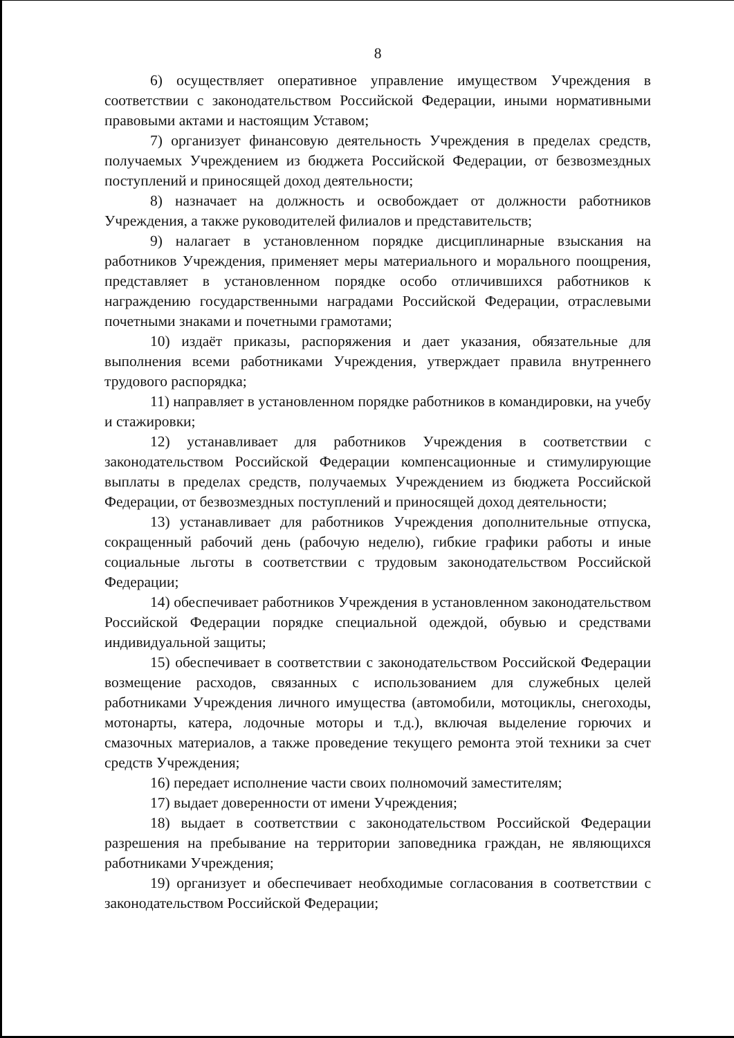8
6) осуществляет оперативное управление имуществом Учреждения в соответствии с законодательством Российской Федерации, иными нормативными правовыми актами и настоящим Уставом;
7) организует финансовую деятельность Учреждения в пределах средств, получаемых Учреждением из бюджета Российской Федерации, от безвозмездных поступлений и приносящей доход деятельности;
8) назначает на должность и освобождает от должности работников Учреждения, а также руководителей филиалов и представительств;
9) налагает в установленном порядке дисциплинарные взыскания на работников Учреждения, применяет меры материального и морального поощрения, представляет в установленном порядке особо отличившихся работников к награждению государственными наградами Российской Федерации, отраслевыми почетными знаками и почетными грамотами;
10) издаёт приказы, распоряжения и дает указания, обязательные для выполнения всеми работниками Учреждения, утверждает правила внутреннего трудового распорядка;
11) направляет в установленном порядке работников в командировки, на учебу и стажировки;
12) устанавливает для работников Учреждения в соответствии с законодательством Российской Федерации компенсационные и стимулирующие выплаты в пределах средств, получаемых Учреждением из бюджета Российской Федерации, от безвозмездных поступлений и приносящей доход деятельности;
13) устанавливает для работников Учреждения дополнительные отпуска, сокращенный рабочий день (рабочую неделю), гибкие графики работы и иные социальные льготы в соответствии с трудовым законодательством Российской Федерации;
14) обеспечивает работников Учреждения в установленном законодательством Российской Федерации порядке специальной одеждой, обувью и средствами индивидуальной защиты;
15) обеспечивает в соответствии с законодательством Российской Федерации возмещение расходов, связанных с использованием для служебных целей работниками Учреждения личного имущества (автомобили, мотоциклы, снегоходы, мотонарты, катера, лодочные моторы и т.д.), включая выделение горючих и смазочных материалов, а также проведение текущего ремонта этой техники за счет средств Учреждения;
16) передает исполнение части своих полномочий заместителям;
17) выдает доверенности от имени Учреждения;
18) выдает в соответствии с законодательством Российской Федерации разрешения на пребывание на территории заповедника граждан, не являющихся работниками Учреждения;
19) организует и обеспечивает необходимые согласования в соответствии с законодательством Российской Федерации;